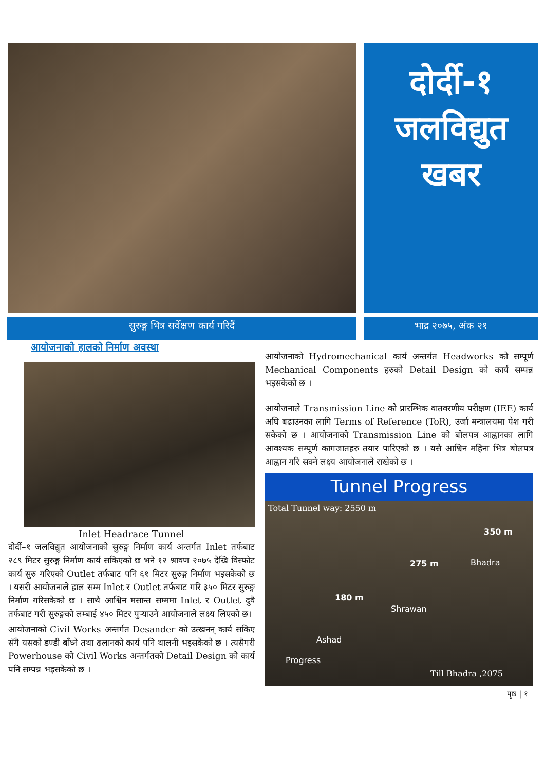दोर्दी-१
जलविद्युत
खबर
सुरुङ्ग भित्र सर्वेक्षण कार्य गरिदैं भाद्र २०७५, अंक २१
आयोजनाको हालको निर्माण अवस्था
Inlet Headrace Tunnel
दोर्दी–१ जलविद्युत आयोजनाको सुरुङ्ग निर्माण कार्य अन्तर्गत Inlet तर्फबाट २८९ मिटर सुरुङ्ग निर्माण कार्य सकिएको छ भने १२ श्रावण २०७५ देखि विस्फोट कार्य सुरु गरिएको Outlet तर्फबाट पनि ६१ मिटर सुरुङ्ग निर्माण भइसकेको छ । यसरी आयोजनाले हाल सम्म Inlet र Outlet तर्फबाट गरि ३५० मिटर सुरुङ्ग निर्माण गरिसकेको छ । साथै आश्विन मसान्त सम्ममा Inlet र Outlet दुवै तर्फबाट गरी सुरुङ्गको लम्बाई ४५० मिटर पुऱ्याउने आयोजनाले लक्ष्य लिएको छ।
आयोजनाको Civil Works अन्तर्गत Desander को उत्खनन् कार्य सकिए सँगै यसको डण्डी बाँध्ने तथा ढलानको कार्य पनि थालनी भइसकेको छ । त्यसैगरी Powerhouse को Civil Works अन्तर्गतको Detail Design को कार्य पनि सम्पन्न भइसकेको छ ।
आयोजनाको Hydromechanical कार्य अन्तर्गत Headworks को सम्पूर्ण Mechanical Components हरुको Detail Design को कार्य सम्पन्न भइसकेको छ ।
आयोजनाले Transmission Line को प्रारम्भिक वातवरणीय परीक्षण (IEE) कार्य अघि बढाउनका लागि Terms of Reference (ToR), उर्जा मन्त्रालयमा पेश गरी सकेको छ । आयोजनाको Transmission Line को बोलपत्र आह्वानका लागि आवश्यक सम्पूर्ण कागजातहरु तयार पारिएको छ । यसै आश्विन महिना भित्र बोलपत्र आह्वान गरि सक्ने लक्ष्य आयोजनाले राखेको छ ।
Tunnel Progress
Total Tunnel way: 2550 m
180 m
275 m
350 m
Progress
Ashad
Shrawan
Bhadra
Till Bhadra ,2075
पृष्ठ | १